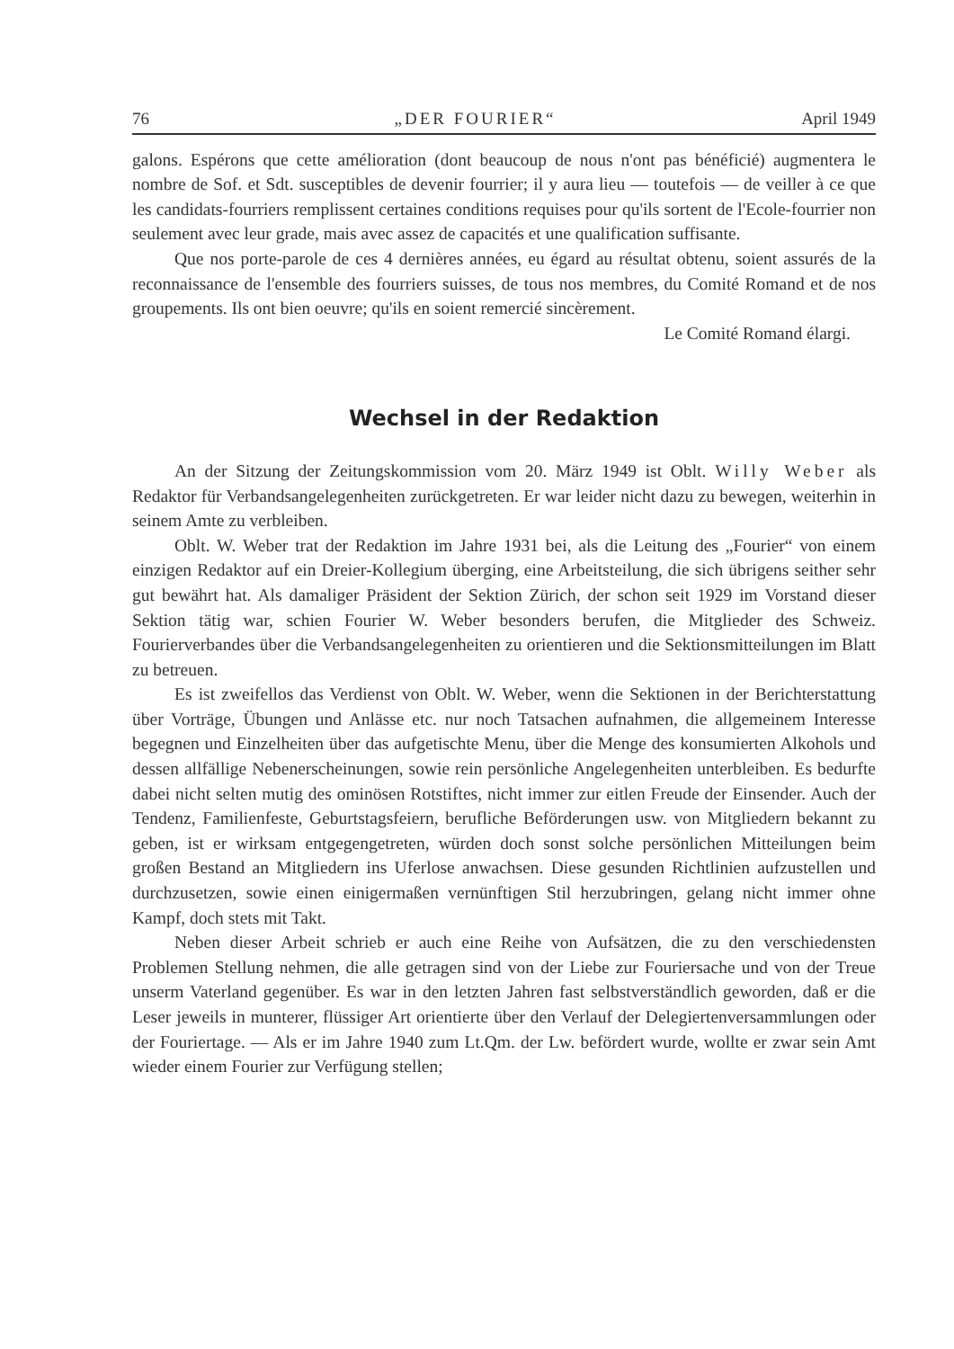76 „DER FOURIER“April 1949
galons. Espérons que cette amélioration (dont beaucoup de nous n'ont pas béné­ficié) augmentera le nombre de Sof. et Sdt. susceptibles de devenir fourrier; il y aura lieu — toutefois — de veiller à ce que les candidats-fourriers remplissent certaines conditions requises pour qu'ils sortent de l'Ecole-fourrier non seulement avec leur grade, mais avec assez de capacités et une qualification suffisante.
Que nos porte-parole de ces 4 dernières années, eu égard au résultat obtenu, soient assurés de la reconnaissance de l'ensemble des fourriers suisses, de tous nos membres, du Comité Romand et de nos groupements. Ils ont bien oeuvre; qu'ils en soient remercié sincèrement.
Le Comité Romand élargi.
Wechsel in der Redaktion
An der Sitzung der Zeitungskommission vom 20. März 1949 ist Oblt. Willy Weber als Redaktor für Verbandsangelegenheiten zurückgetreten. Er war leider nicht dazu zu bewegen, weiterhin in seinem Amte zu verbleiben.
Oblt. W. Weber trat der Redaktion im Jahre 1931 bei, als die Leitung des „Fourier“ von einem einzigen Redaktor auf ein Dreier-Kollegium überging, eine Arbeitsteilung, die sich übrigens seither sehr gut bewährt hat. Als damaliger Prä­sident der Sektion Zürich, der schon seit 1929 im Vorstand dieser Sektion tätig war, schien Fourier W. Weber besonders berufen, die Mitglieder des Schweiz. Fourierverbandes über die Verbandsangelegenheiten zu orientieren und die Sek­tionsmitteilungen im Blatt zu betreuen.
Es ist zweifellos das Verdienst von Oblt. W. Weber, wenn die Sektionen in der Berichterstattung über Vorträge, Übungen und Anlässe etc. nur noch Tat­sachen aufnahmen, die allgemeinem Interesse begegnen und Einzelheiten über das aufgetischte Menu, über die Menge des konsumierten Alkohols und dessen all­fällige Nebenerscheinungen, sowie rein persönliche Angelegenheiten unterbleiben. Es bedurfte dabei nicht selten mutig des ominösen Rotstiftes, nicht immer zur eitlen Freude der Einsender. Auch der Tendenz, Familienfeste, Geburtstagsfeiern, be­rufliche Beförderungen usw. von Mitgliedern bekannt zu geben, ist er wirksam entgegengetreten, würden doch sonst solche persönlichen Mitteilungen beim großen Bestand an Mitgliedern ins Uferlose anwachsen. Diese gesunden Richtlinien auf­zustellen und durchzusetzen, sowie einen einigermaßen vernünftigen Stil herzu­bringen, gelang nicht immer ohne Kampf, doch stets mit Takt.
Neben dieser Arbeit schrieb er auch eine Reihe von Aufsätzen, die zu den ver­schiedensten Problemen Stellung nehmen, die alle getragen sind von der Liebe zur Fouriersache und von der Treue unserm Vaterland gegenüber. Es war in den letzten Jahren fast selbstverständlich geworden, daß er die Leser jeweils in mun­terer, flüssiger Art orientierte über den Verlauf der Delegiertenversammlungen oder der Fouriertage. — Als er im Jahre 1940 zum Lt.Qm. der Lw. befördert wurde, wollte er zwar sein Amt wieder einem Fourier zur Verfügung stellen;